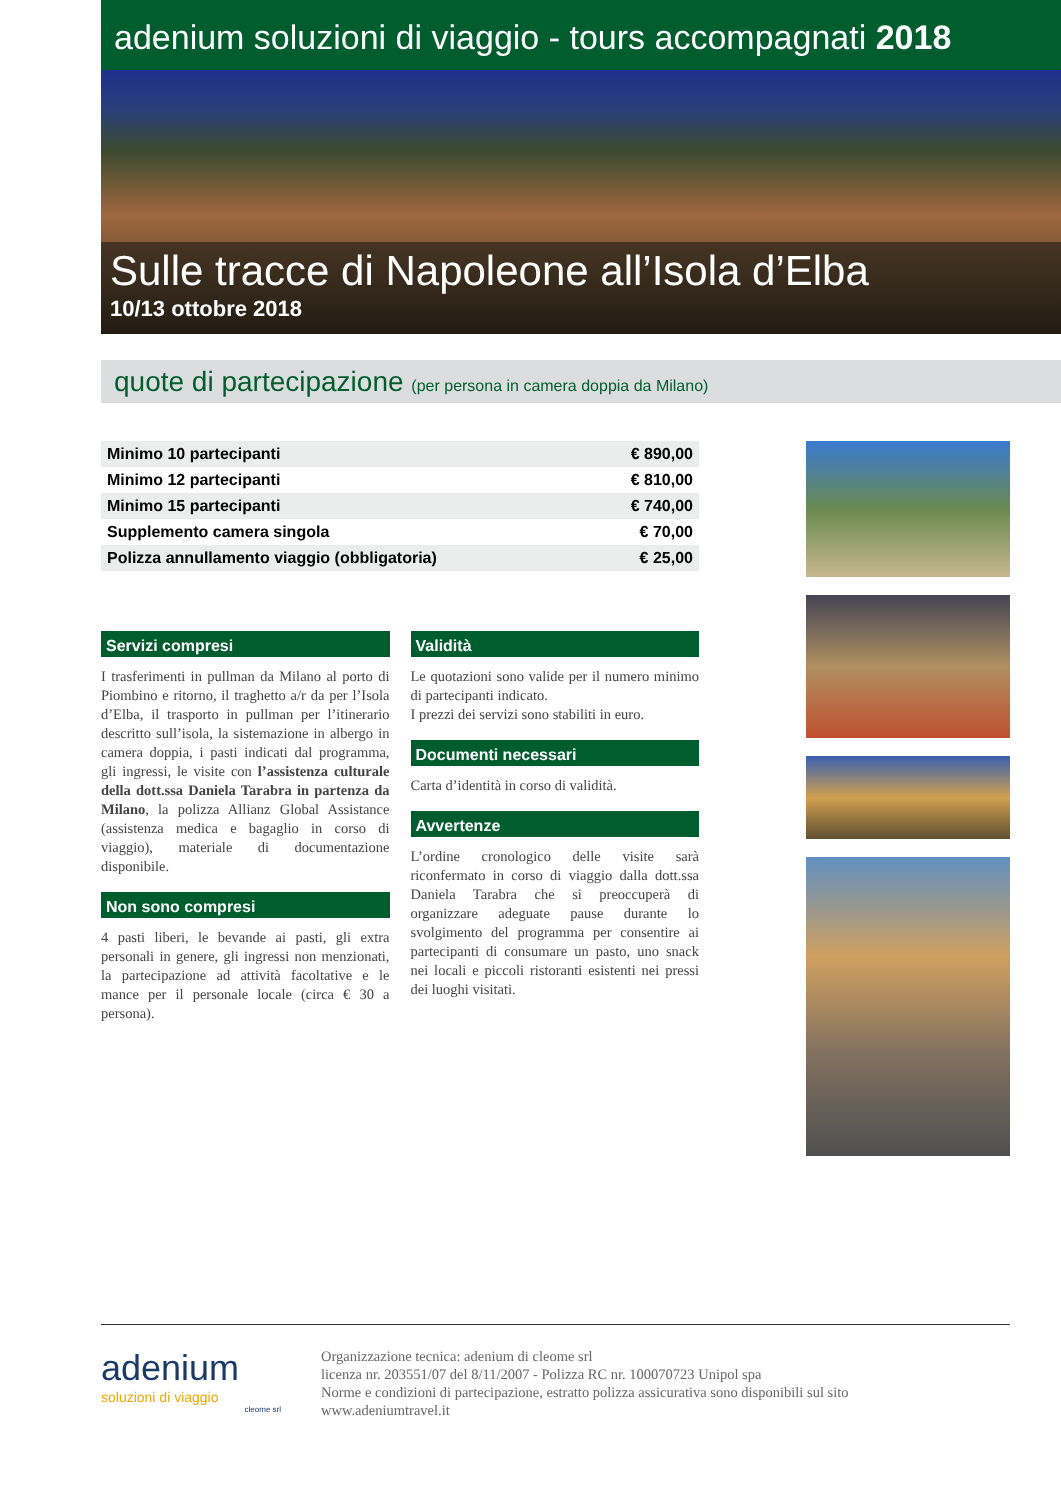adenium soluzioni di viaggio - tours accompagnati 2018
Sulle tracce di Napoleone all’Isola d’Elba
10/13 ottobre 2018
quote di partecipazione (per persona in camera doppia da Milano)
| Minimo 10 partecipanti | € 890,00 |
| Minimo 12 partecipanti | € 810,00 |
| Minimo 15 partecipanti | € 740,00 |
| Supplemento camera singola | € 70,00 |
| Polizza annullamento viaggio (obbligatoria) | € 25,00 |
Servizi compresi
I trasferimenti in pullman da Milano al porto di Piombino e ritorno, il traghetto a/r da per l’Isola d’Elba, il trasporto in pullman per l’itinerario descritto sull’isola, la sistemazione in albergo in camera doppia, i pasti indicati dal programma, gli ingressi, le visite con l’assistenza culturale della dott.ssa Daniela Tarabra in partenza da Milano, la polizza Allianz Global Assistance (assistenza medica e bagaglio in corso di viaggio), materiale di documentazione disponibile.
Non sono compresi
4 pasti liberi, le bevande ai pasti, gli extra personali in genere, gli ingressi non menzionati, la partecipazione ad attività facoltative e le mance per il personale locale (circa € 30 a persona).
Validità
Le quotazioni sono valide per il numero minimo di partecipanti indicato.
I prezzi dei servizi sono stabiliti in euro.
Documenti necessari
Carta d’identità in corso di validità.
Avvertenze
L’ordine cronologico delle visite sarà riconfermato in corso di viaggio dalla dott.ssa Daniela Tarabra che si preoccuperà di organizzare adeguate pause durante lo svolgimento del programma per consentire ai partecipanti di consumare un pasto, uno snack nei locali e piccoli ristoranti esistenti nei pressi dei luoghi visitati.
adenium
soluzioni di viaggio
cleome srl
Organizzazione tecnica: adenium di cleome srl
licenza nr. 203551/07 del 8/11/2007 - Polizza RC nr. 100070723 Unipol spa
Norme e condizioni di partecipazione, estratto polizza assicurativa sono disponibili sul sito
www.adeniumtravel.it